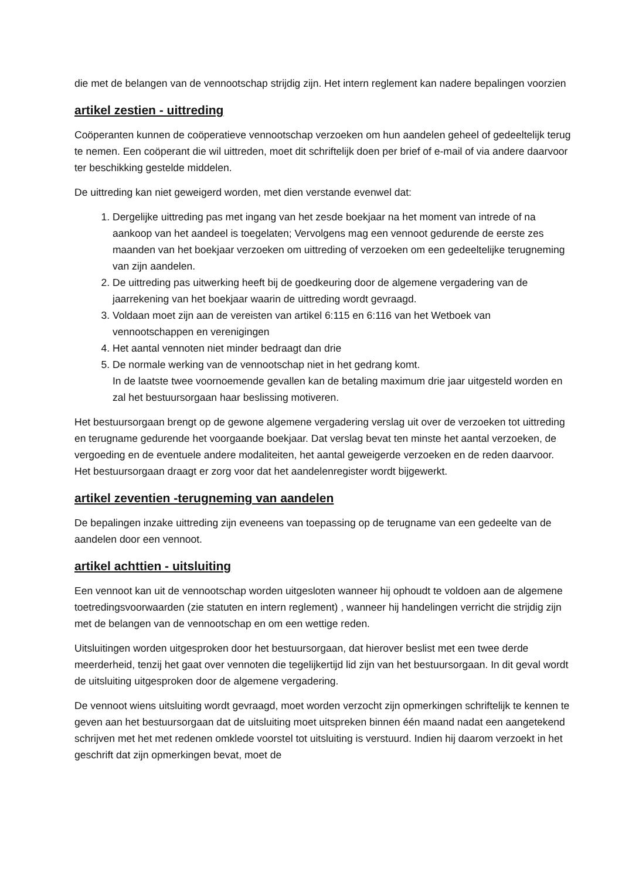die met de belangen van de vennootschap strijdig zijn. Het intern reglement kan nadere bepalingen voorzien
artikel zestien - uittreding
Coöperanten kunnen de coöperatieve vennootschap verzoeken om hun aandelen geheel of gedeeltelijk terug te nemen. Een coöperant die wil uittreden, moet dit schriftelijk doen per brief of e-mail of via andere daarvoor ter beschikking gestelde middelen.
De uittreding kan niet geweigerd worden, met dien verstande evenwel dat:
1. Dergelijke uittreding pas met ingang van het zesde boekjaar na het moment van intrede of na aankoop van het aandeel is toegelaten; Vervolgens mag een vennoot gedurende de eerste zes maanden van het boekjaar verzoeken om uittreding of verzoeken om een gedeeltelijke terugneming van zijn aandelen.
2. De uittreding pas uitwerking heeft bij de goedkeuring door de algemene vergadering van de jaarrekening van het boekjaar waarin de uittreding wordt gevraagd.
3. Voldaan moet zijn aan de vereisten van artikel 6:115 en 6:116 van het Wetboek van vennootschappen en verenigingen
4. Het aantal vennoten niet minder bedraagt dan drie
5. De normale werking van de vennootschap niet in het gedrang komt.
In de laatste twee voornoemende gevallen kan de betaling maximum drie jaar uitgesteld worden en zal het bestuursorgaan haar beslissing motiveren.
Het bestuursorgaan brengt op de gewone algemene vergadering verslag uit over de verzoeken tot uittreding en terugname gedurende het voorgaande boekjaar. Dat verslag bevat ten minste het aantal verzoeken, de vergoeding en de eventuele andere modaliteiten, het aantal geweigerde verzoeken en de reden daarvoor. Het bestuursorgaan draagt er zorg voor dat het aandelenregister wordt bijgewerkt.
artikel zeventien -terugneming van aandelen
De bepalingen inzake uittreding zijn eveneens van toepassing op de terugname van een gedeelte van de aandelen door een vennoot.
artikel achttien - uitsluiting
Een vennoot kan uit de vennootschap worden uitgesloten wanneer hij ophoudt te voldoen aan de algemene toetredingsvoorwaarden (zie statuten en intern reglement) , wanneer hij handelingen verricht die strijdig zijn met de belangen van de vennootschap en om een wettige reden.
Uitsluitingen worden uitgesproken door het bestuursorgaan, dat hierover beslist met een twee derde meerderheid, tenzij het gaat over vennoten die tegelijkertijd lid zijn van het bestuursorgaan. In dit geval wordt de uitsluiting uitgesproken door de algemene vergadering.
De vennoot wiens uitsluiting wordt gevraagd, moet worden verzocht zijn opmerkingen schriftelijk te kennen te geven aan het bestuursorgaan dat de uitsluiting moet uitspreken binnen één maand nadat een aangetekend schrijven met het met redenen omklede voorstel tot uitsluiting is verstuurd. Indien hij daarom verzoekt in het geschrift dat zijn opmerkingen bevat, moet de